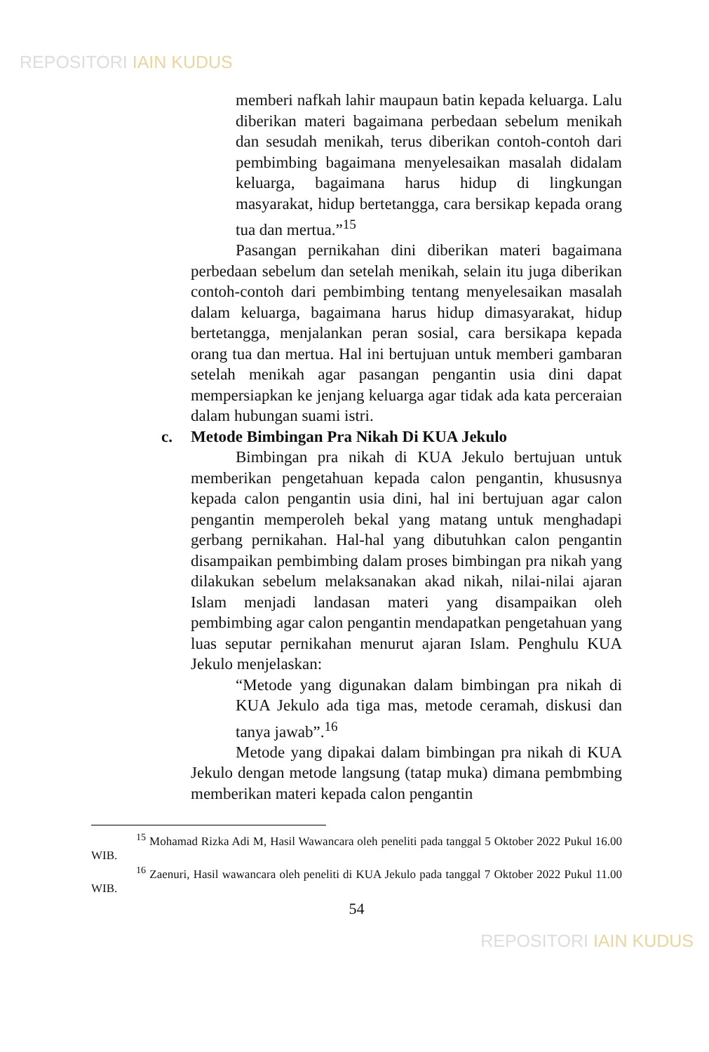REPOSITORI IAIN KUDUS
memberi nafkah lahir maupaun batin kepada keluarga. Lalu diberikan materi bagaimana perbedaan sebelum menikah dan sesudah menikah, terus diberikan contoh-contoh dari pembimbing bagaimana menyelesaikan masalah didalam keluarga, bagaimana harus hidup di lingkungan masyarakat, hidup bertetangga, cara bersikap kepada orang tua dan mertua.”<sup>15</sup>
Pasangan pernikahan dini diberikan materi bagaimana perbedaan sebelum dan setelah menikah, selain itu juga diberikan contoh-contoh dari pembimbing tentang menyelesaikan masalah dalam keluarga, bagaimana harus hidup dimasyarakat, hidup bertetangga, menjalankan peran sosial, cara bersikapa kepada orang tua dan mertua. Hal ini bertujuan untuk memberi gambaran setelah menikah agar pasangan pengantin usia dini dapat mempersiapkan ke jenjang keluarga agar tidak ada kata perceraian dalam hubungan suami istri.
c. Metode Bimbingan Pra Nikah Di KUA Jekulo
Bimbingan pra nikah di KUA Jekulo bertujuan untuk memberikan pengetahuan kepada calon pengantin, khususnya kepada calon pengantin usia dini, hal ini bertujuan agar calon pengantin memperoleh bekal yang matang untuk menghadapi gerbang pernikahan. Hal-hal yang dibutuhkan calon pengantin disampaikan pembimbing dalam proses bimbingan pra nikah yang dilakukan sebelum melaksanakan akad nikah, nilai-nilai ajaran Islam menjadi landasan materi yang disampaikan oleh pembimbing agar calon pengantin mendapatkan pengetahuan yang luas seputar pernikahan menurut ajaran Islam. Penghulu KUA Jekulo menjelaskan:
“Metode yang digunakan dalam bimbingan pra nikah di KUA Jekulo ada tiga mas, metode ceramah, diskusi dan tanya jawab”.<sup>16</sup>
Metode yang dipakai dalam bimbingan pra nikah di KUA Jekulo dengan metode langsung (tatap muka) dimana pembmbing memberikan materi kepada calon pengantin
<sup>15</sup> Mohamad Rizka Adi M, Hasil Wawancara oleh peneliti pada tanggal 5 Oktober 2022 Pukul 16.00 WIB.
<sup>16</sup> Zaenuri, Hasil wawancara oleh peneliti di KUA Jekulo pada tanggal 7 Oktober 2022 Pukul 11.00 WIB.
54
REPOSITORI IAIN KUDUS